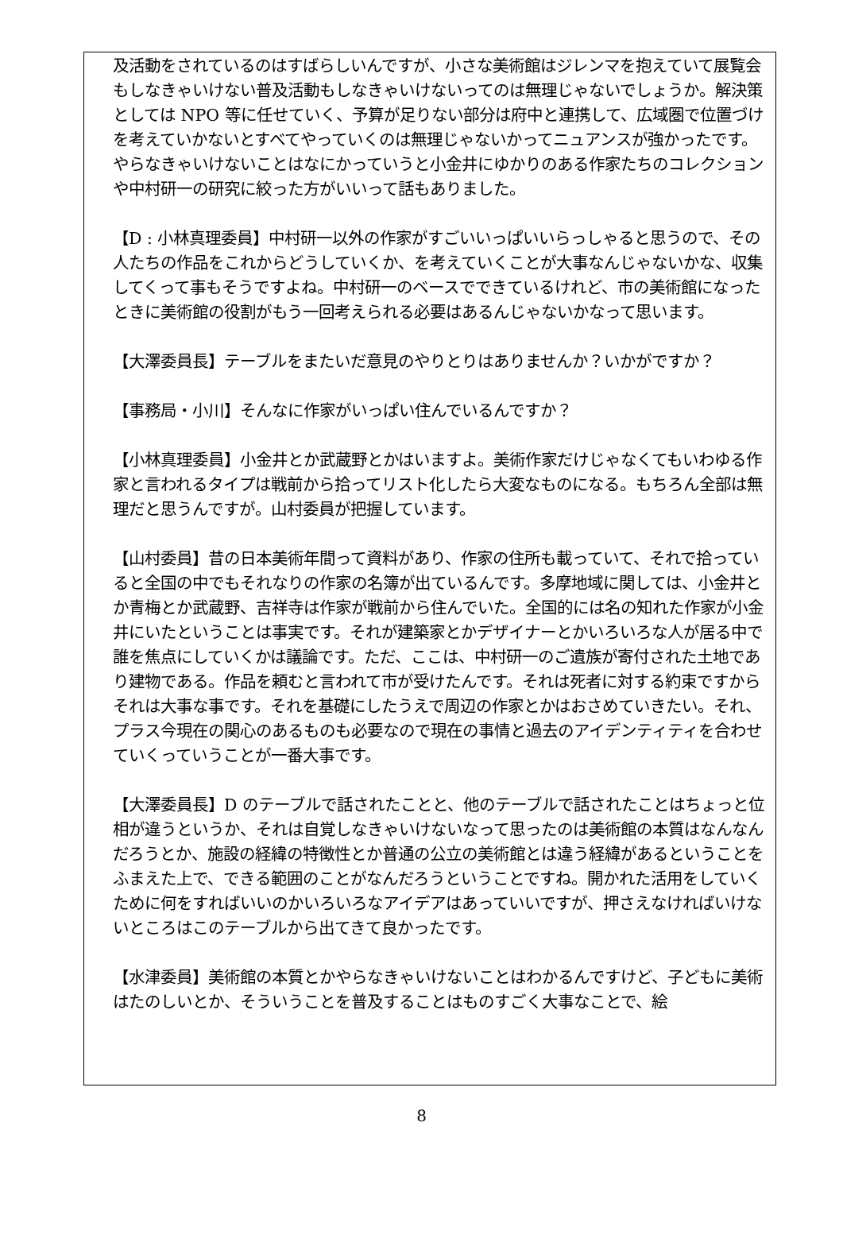及活動をされているのはすばらしいんですが、小さな美術館はジレンマを抱えていて展覧会もしなきゃいけない普及活動もしなきゃいけないってのは無理じゃないでしょうか。解決策としては NPO 等に任せていく、予算が足りない部分は府中と連携して、広域圏で位置づけを考えていかないとすべてやっていくのは無理じゃないかってニュアンスが強かったです。やらなきゃいけないことはなにかっていうと小金井にゆかりのある作家たちのコレクションや中村研一の研究に絞った方がいいって話もありました。
【D : 小林真理委員】中村研一以外の作家がすごいいっぱいいらっしゃると思うので、その人たちの作品をこれからどうしていくか、を考えていくことが大事なんじゃないかな、収集してくって事もそうですよね。中村研一のベースでできているけれど、市の美術館になったときに美術館の役割がもう一回考えられる必要はあるんじゃないかなって思います。
【大澤委員長】テーブルをまたいだ意見のやりとりはありませんか？いかがですか？
【事務局・小川】そんなに作家がいっぱい住んでいるんですか？
【小林真理委員】小金井とか武蔵野とかはいますよ。美術作家だけじゃなくてもいわゆる作家と言われるタイプは戦前から拾ってリスト化したら大変なものになる。もちろん全部は無理だと思うんですが。山村委員が把握しています。
【山村委員】昔の日本美術年間って資料があり、作家の住所も載っていて、それで拾っていると全国の中でもそれなりの作家の名簿が出ているんです。多摩地域に関しては、小金井とか青梅とか武蔵野、吉祥寺は作家が戦前から住んでいた。全国的には名の知れた作家が小金井にいたということは事実です。それが建築家とかデザイナーとかいろいろな人が居る中で誰を焦点にしていくかは議論です。ただ、ここは、中村研一のご遺族が寄付された土地であり建物である。作品を頼むと言われて市が受けたんです。それは死者に対する約束ですからそれは大事な事です。それを基礎にしたうえで周辺の作家とかはおさめていきたい。それ、プラス今現在の関心のあるものも必要なので現在の事情と過去のアイデンティティを合わせていくっていうことが一番大事です。
【大澤委員長】D のテーブルで話されたことと、他のテーブルで話されたことはちょっと位相が違うというか、それは自覚しなきゃいけないなって思ったのは美術館の本質はなんなんだろうとか、施設の経緯の特徴性とか普通の公立の美術館とは違う経緯があるということをふまえた上で、できる範囲のことがなんだろうということですね。開かれた活用をしていくために何をすればいいのかいろいろなアイデアはあっていいですが、押さえなければいけないところはこのテーブルから出てきて良かったです。
【水津委員】美術館の本質とかやらなきゃいけないことはわかるんですけど、子どもに美術はたのしいとか、そういうことを普及することはものすごく大事なことで、絵
8